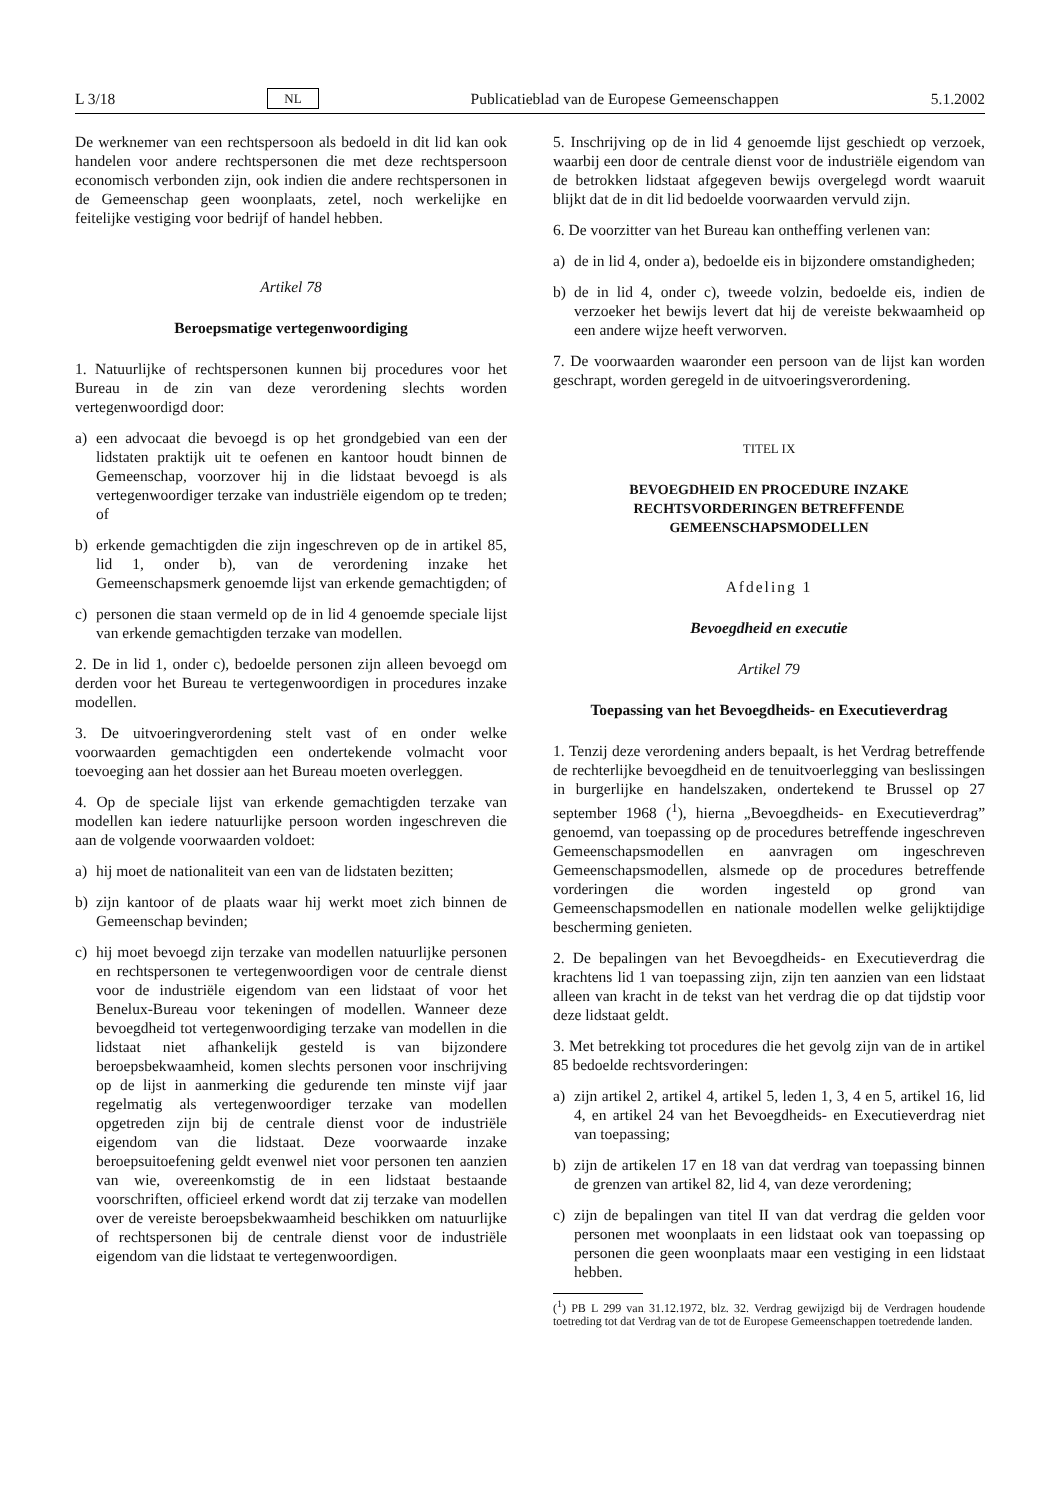L 3/18 NL Publicatieblad van de Europese Gemeenschappen 5.1.2002
De werknemer van een rechtspersoon als bedoeld in dit lid kan ook handelen voor andere rechtspersonen die met deze rechtspersoon economisch verbonden zijn, ook indien die andere rechtspersonen in de Gemeenschap geen woonplaats, zetel, noch werkelijke en feitelijke vestiging voor bedrijf of handel hebben.
Artikel 78
Beroepsmatige vertegenwoordiging
1. Natuurlijke of rechtspersonen kunnen bij procedures voor het Bureau in de zin van deze verordening slechts worden vertegenwoordigd door:
a) een advocaat die bevoegd is op het grondgebied van een der lidstaten praktijk uit te oefenen en kantoor houdt binnen de Gemeenschap, voorzover hij in die lidstaat bevoegd is als vertegenwoordiger terzake van industriële eigendom op te treden; of
b) erkende gemachtigden die zijn ingeschreven op de in artikel 85, lid 1, onder b), van de verordening inzake het Gemeenschapsmerk genoemde lijst van erkende gemachtigden; of
c) personen die staan vermeld op de in lid 4 genoemde speciale lijst van erkende gemachtigden terzake van modellen.
2. De in lid 1, onder c), bedoelde personen zijn alleen bevoegd om derden voor het Bureau te vertegenwoordigen in procedures inzake modellen.
3. De uitvoeringverordening stelt vast of en onder welke voorwaarden gemachtigden een ondertekende volmacht voor toevoeging aan het dossier aan het Bureau moeten overleggen.
4. Op de speciale lijst van erkende gemachtigden terzake van modellen kan iedere natuurlijke persoon worden ingeschreven die aan de volgende voorwaarden voldoet:
a) hij moet de nationaliteit van een van de lidstaten bezitten;
b) zijn kantoor of de plaats waar hij werkt moet zich binnen de Gemeenschap bevinden;
c) hij moet bevoegd zijn terzake van modellen natuurlijke personen en rechtspersonen te vertegenwoordigen voor de centrale dienst voor de industriële eigendom van een lidstaat of voor het Benelux-Bureau voor tekeningen of modellen. Wanneer deze bevoegdheid tot vertegenwoordiging terzake van modellen in die lidstaat niet afhankelijk gesteld is van bijzondere beroepsbekwaamheid, komen slechts personen voor inschrijving op de lijst in aanmerking die gedurende ten minste vijf jaar regelmatig als vertegenwoordiger terzake van modellen opgetreden zijn bij de centrale dienst voor de industriële eigendom van die lidstaat. Deze voorwaarde inzake beroepsuitoefening geldt evenwel niet voor personen ten aanzien van wie, overeenkomstig de in een lidstaat bestaande voorschriften, officieel erkend wordt dat zij terzake van modellen over de vereiste beroepsbekwaamheid beschikken om natuurlijke of rechtspersonen bij de centrale dienst voor de industriële eigendom van die lidstaat te vertegenwoordigen.
5. Inschrijving op de in lid 4 genoemde lijst geschiedt op verzoek, waarbij een door de centrale dienst voor de industriële eigendom van de betrokken lidstaat afgegeven bewijs overgelegd wordt waaruit blijkt dat de in dit lid bedoelde voorwaarden vervuld zijn.
6. De voorzitter van het Bureau kan ontheffing verlenen van:
a) de in lid 4, onder a), bedoelde eis in bijzondere omstandigheden;
b) de in lid 4, onder c), tweede volzin, bedoelde eis, indien de verzoeker het bewijs levert dat hij de vereiste bekwaamheid op een andere wijze heeft verworven.
7. De voorwaarden waaronder een persoon van de lijst kan worden geschrapt, worden geregeld in de uitvoeringsverordening.
TITEL IX
BEVOEGDHEID EN PROCEDURE INZAKE RECHTSVORDERINGEN BETREFFENDE GEMEENSCHAPSMODELLEN
Afdeling 1
Bevoegdheid en executie
Artikel 79
Toepassing van het Bevoegdheids- en Executieverdrag
1. Tenzij deze verordening anders bepaalt, is het Verdrag betreffende de rechterlijke bevoegdheid en de tenuitvoerlegging van beslissingen in burgerlijke en handelszaken, ondertekend te Brussel op 27 september 1968 (<sup>1</sup>), hierna „Bevoegdheids- en Executieverdrag” genoemd, van toepassing op de procedures betreffende ingeschreven Gemeenschapsmodellen en aanvragen om ingeschreven Gemeenschapsmodellen, alsmede op de procedures betreffende vorderingen die worden ingesteld op grond van Gemeenschapsmodellen en nationale modellen welke gelijktijdige bescherming genieten.
2. De bepalingen van het Bevoegdheids- en Executieverdrag die krachtens lid 1 van toepassing zijn, zijn ten aanzien van een lidstaat alleen van kracht in de tekst van het verdrag die op dat tijdstip voor deze lidstaat geldt.
3. Met betrekking tot procedures die het gevolg zijn van de in artikel 85 bedoelde rechtsvorderingen:
a) zijn artikel 2, artikel 4, artikel 5, leden 1, 3, 4 en 5, artikel 16, lid 4, en artikel 24 van het Bevoegdheids- en Executieverdrag niet van toepassing;
b) zijn de artikelen 17 en 18 van dat verdrag van toepassing binnen de grenzen van artikel 82, lid 4, van deze verordening;
c) zijn de bepalingen van titel II van dat verdrag die gelden voor personen met woonplaats in een lidstaat ook van toepassing op personen die geen woonplaats maar een vestiging in een lidstaat hebben.
(<sup>1</sup>) PB L 299 van 31.12.1972, blz. 32. Verdrag gewijzigd bij de Verdragen houdende toetreding tot dat Verdrag van de tot de Europese Gemeenschappen toetredende landen.